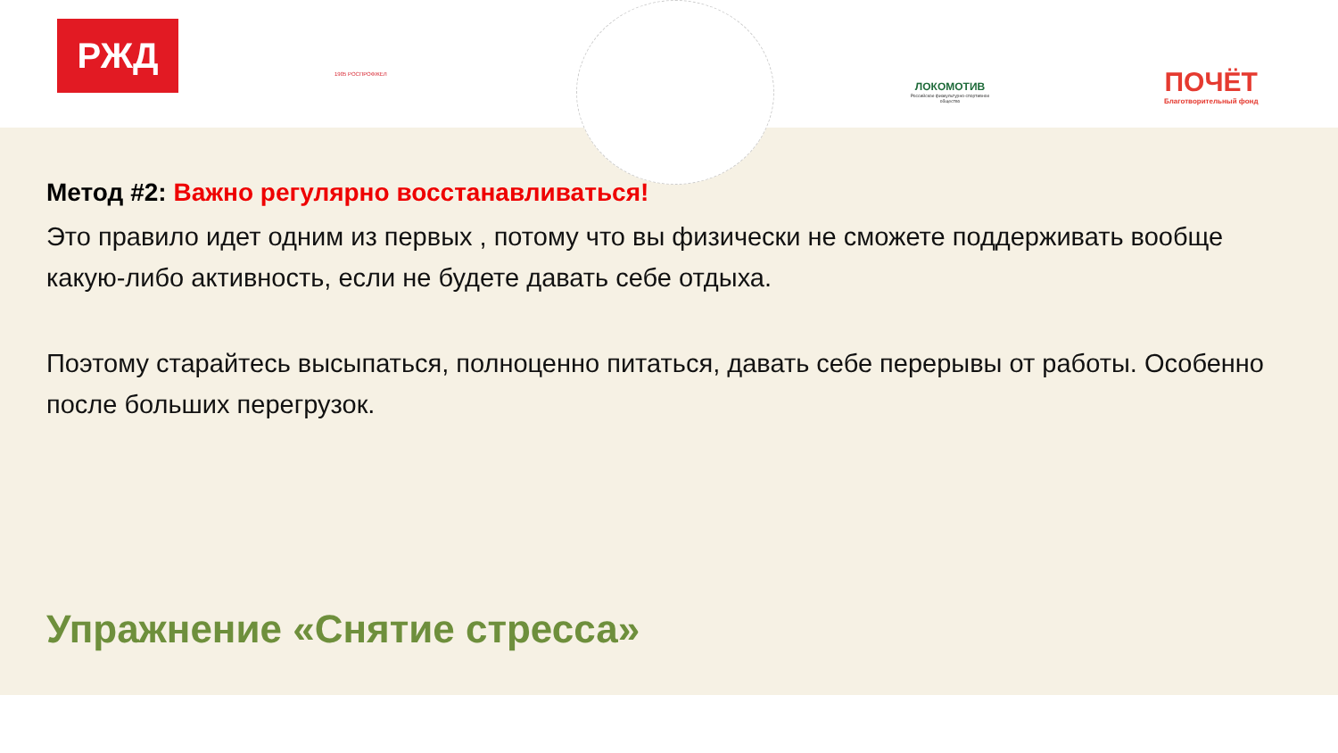РЖД
1905 РОСПРОФЖЕЛ
ЛОКОМОТИВ
Российское физкультурно-спортивное общество
ПОЧЁТ
Благотворительный фонд
Метод #2: Важно регулярно восстанавливаться!
Это правило идет одним из первых , потому что вы физически не сможете поддерживать вообще какую-либо активность, если не будете давать себе отдыха.
Поэтому старайтесь высыпаться, полноценно питаться, давать себе перерывы от работы. Особенно после больших перегрузок.
Упражнение «Снятие стресса»